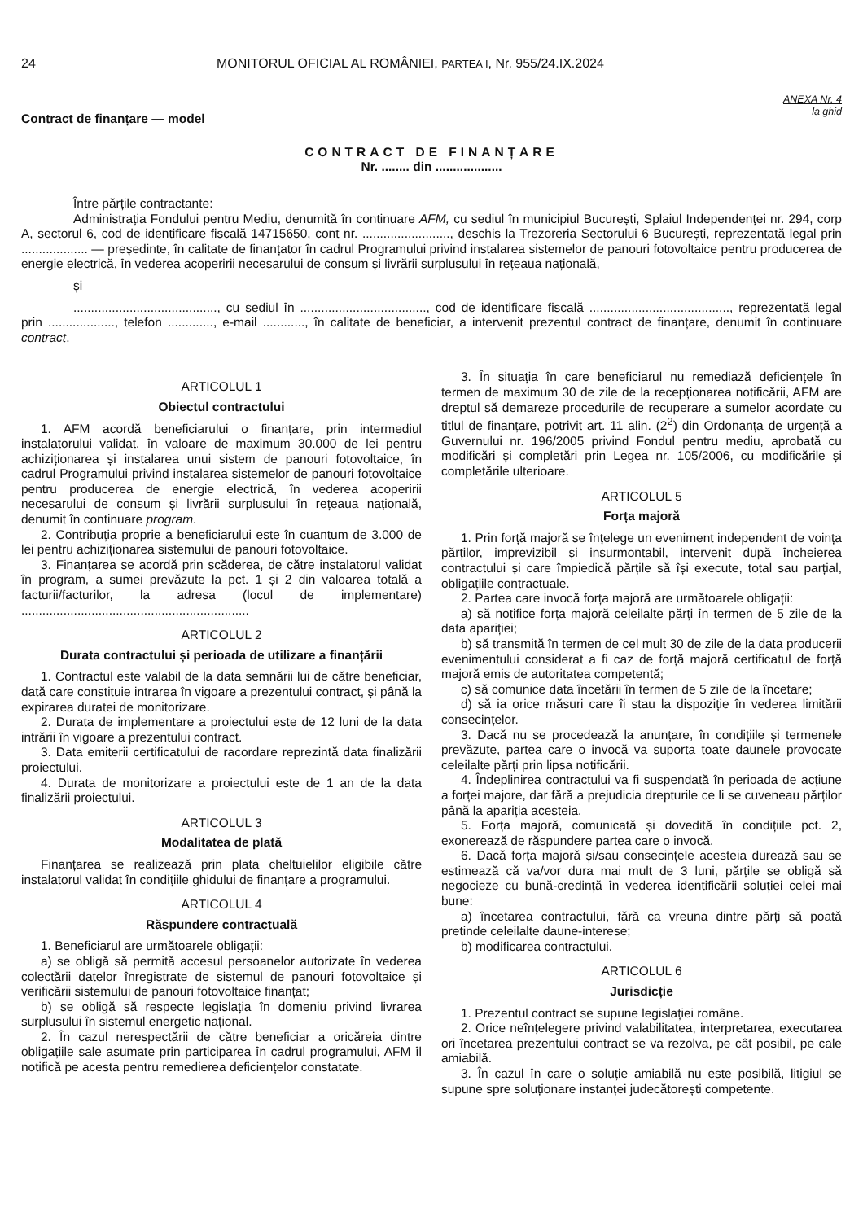24 MONITORUL OFICIAL AL ROMÂNIEI, PARTEA I, Nr. 955/24.IX.2024
ANEXA Nr. 4
la ghid
Contract de finanțare — model
CONTRACT DE FINANȚARE
Nr. ........ din ...................
Între părțile contractante:
Administrația Fondului pentru Mediu, denumită în continuare AFM, cu sediul în municipiul București, Splaiul Independenței nr. 294, corp A, sectorul 6, cod de identificare fiscală 14715650, cont nr. ........................., deschis la Trezoreria Sectorului 6 București, reprezentată legal prin ................... — președinte, în calitate de finanțator în cadrul Programului privind instalarea sistemelor de panouri fotovoltaice pentru producerea de energie electrică, în vederea acoperirii necesarului de consum și livrării surplusului în rețeaua națională,
și
........................................., cu sediul în ...................................., cod de identificare fiscală ........................................, reprezentată legal prin ..................., telefon ............., e-mail ............, în calitate de beneficiar, a intervenit prezentul contract de finanțare, denumit în continuare contract.
ARTICOLUL 1
Obiectul contractului
1. AFM acordă beneficiarului o finanțare, prin intermediul instalatorului validat, în valoare de maximum 30.000 de lei pentru achiziționarea și instalarea unui sistem de panouri fotovoltaice, în cadrul Programului privind instalarea sistemelor de panouri fotovoltaice pentru producerea de energie electrică, în vederea acoperirii necesarului de consum și livrării surplusului în rețeaua națională, denumit în continuare program.
2. Contribuția proprie a beneficiarului este în cuantum de 3.000 de lei pentru achiziționarea sistemului de panouri fotovoltaice.
3. Finanțarea se acordă prin scăderea, de către instalatorul validat în program, a sumei prevăzute la pct. 1 și 2 din valoarea totală a facturii/facturilor, la adresa (locul de implementare) .................................................................
ARTICOLUL 2
Durata contractului și perioada de utilizare a finanțării
1. Contractul este valabil de la data semnării lui de către beneficiar, dată care constituie intrarea în vigoare a prezentului contract, și până la expirarea duratei de monitorizare.
2. Durata de implementare a proiectului este de 12 luni de la data intrării în vigoare a prezentului contract.
3. Data emiterii certificatului de racordare reprezintă data finalizării proiectului.
4. Durata de monitorizare a proiectului este de 1 an de la data finalizării proiectului.
ARTICOLUL 3
Modalitatea de plată
Finanțarea se realizează prin plata cheltuielilor eligibile către instalatorul validat în condițiile ghidului de finanțare a programului.
ARTICOLUL 4
Răspundere contractuală
1. Beneficiarul are următoarele obligații:
a) se obligă să permită accesul persoanelor autorizate în vederea colectării datelor înregistrate de sistemul de panouri fotovoltaice și verificării sistemului de panouri fotovoltaice finanțat;
b) se obligă să respecte legislația în domeniu privind livrarea surplusului în sistemul energetic național.
2. În cazul nerespectării de către beneficiar a oricăreia dintre obligațiile sale asumate prin participarea în cadrul programului, AFM îl notifică pe acesta pentru remedierea deficiențelor constatate.
3. În situația în care beneficiarul nu remediază deficiențele în termen de maximum 30 de zile de la recepționarea notificării, AFM are dreptul să demareze procedurile de recuperare a sumelor acordate cu titlul de finanțare, potrivit art. 11 alin. (2<sup>2</sup>) din Ordonanța de urgență a Guvernului nr. 196/2005 privind Fondul pentru mediu, aprobată cu modificări și completări prin Legea nr. 105/2006, cu modificările și completările ulterioare.
ARTICOLUL 5
Forța majoră
1. Prin forță majoră se înțelege un eveniment independent de voința părților, imprevizibil și insurmontabil, intervenit după încheierea contractului și care împiedică părțile să își execute, total sau parțial, obligațiile contractuale.
2. Partea care invocă forța majoră are următoarele obligații:
a) să notifice forța majoră celeilalte părți în termen de 5 zile de la data apariției;
b) să transmită în termen de cel mult 30 de zile de la data producerii evenimentului considerat a fi caz de forță majoră certificatul de forță majoră emis de autoritatea competentă;
c) să comunice data încetării în termen de 5 zile de la încetare;
d) să ia orice măsuri care îi stau la dispoziție în vederea limitării consecințelor.
3. Dacă nu se procedează la anunțare, în condițiile și termenele prevăzute, partea care o invocă va suporta toate daunele provocate celeilalte părți prin lipsa notificării.
4. Îndeplinirea contractului va fi suspendată în perioada de acțiune a forței majore, dar fără a prejudicia drepturile ce li se cuveneau părților până la apariția acesteia.
5. Forța majoră, comunicată și dovedită în condițiile pct. 2, exonerează de răspundere partea care o invocă.
6. Dacă forța majoră și/sau consecințele acesteia durează sau se estimează că va/vor dura mai mult de 3 luni, părțile se obligă să negocieze cu bună-credință în vederea identificării soluției celei mai bune:
a) încetarea contractului, fără ca vreuna dintre părți să poată pretinde celeilalte daune-interese;
b) modificarea contractului.
ARTICOLUL 6
Jurisdicție
1. Prezentul contract se supune legislației române.
2. Orice neînțelegere privind valabilitatea, interpretarea, executarea ori încetarea prezentului contract se va rezolva, pe cât posibil, pe cale amiabilă.
3. În cazul în care o soluție amiabilă nu este posibilă, litigiul se supune spre soluționare instanței judecătorești competente.